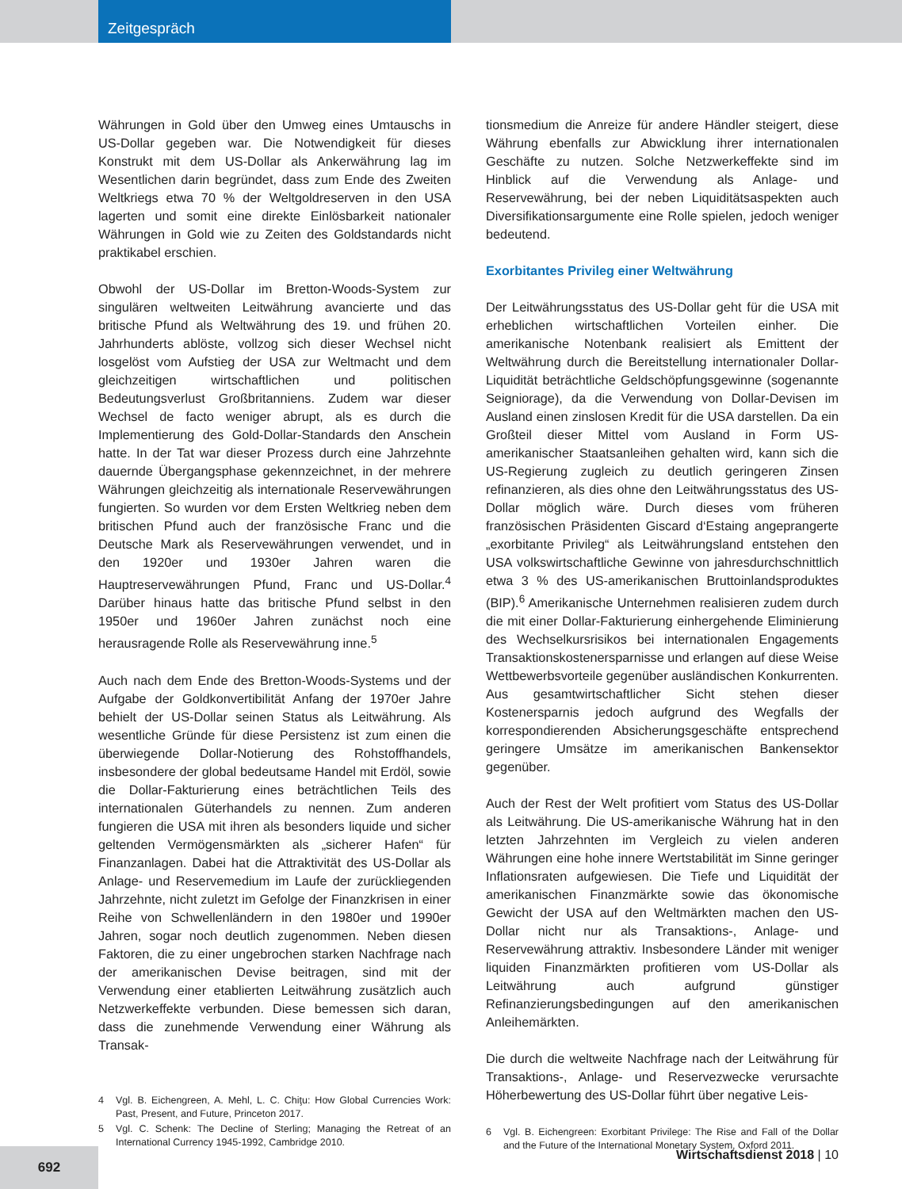Zeitgespräch
Währungen in Gold über den Umweg eines Umtauschs in US-Dollar gegeben war. Die Notwendigkeit für dieses Konstrukt mit dem US-Dollar als Ankerwährung lag im Wesentlichen darin begründet, dass zum Ende des Zweiten Weltkriegs etwa 70 % der Weltgoldreserven in den USA lagerten und somit eine direkte Einlösbarkeit nationaler Währungen in Gold wie zu Zeiten des Goldstandards nicht praktikabel erschien.
Obwohl der US-Dollar im Bretton-Woods-System zur singulären weltweiten Leitwährung avancierte und das britische Pfund als Weltwährung des 19. und frühen 20. Jahrhunderts ablöste, vollzog sich dieser Wechsel nicht losgelöst vom Aufstieg der USA zur Weltmacht und dem gleichzeitigen wirtschaftlichen und politischen Bedeutungsverlust Großbritanniens. Zudem war dieser Wechsel de facto weniger abrupt, als es durch die Implementierung des Gold-Dollar-Standards den Anschein hatte. In der Tat war dieser Prozess durch eine Jahrzehnte dauernde Übergangsphase gekennzeichnet, in der mehrere Währungen gleichzeitig als internationale Reservewährungen fungierten. So wurden vor dem Ersten Weltkrieg neben dem britischen Pfund auch der französische Franc und die Deutsche Mark als Reservewährungen verwendet, und in den 1920er und 1930er Jahren waren die Hauptreservewährungen Pfund, Franc und US-Dollar.<sup>4</sup> Darüber hinaus hatte das britische Pfund selbst in den 1950er und 1960er Jahren zunächst noch eine herausragende Rolle als Reservewährung inne.<sup>5</sup>
Auch nach dem Ende des Bretton-Woods-Systems und der Aufgabe der Goldkonvertibilität Anfang der 1970er Jahre behielt der US-Dollar seinen Status als Leitwährung. Als wesentliche Gründe für diese Persistenz ist zum einen die überwiegende Dollar-Notierung des Rohstoffhandels, insbesondere der global bedeutsame Handel mit Erdöl, sowie die Dollar-Fakturierung eines beträchtlichen Teils des internationalen Güterhandels zu nennen. Zum anderen fungieren die USA mit ihren als besonders liquide und sicher geltenden Vermögensmärkten als „sicherer Hafen“ für Finanzanlagen. Dabei hat die Attraktivität des US-Dollar als Anlage- und Reservemedium im Laufe der zurückliegenden Jahrzehnte, nicht zuletzt im Gefolge der Finanzkrisen in einer Reihe von Schwellenländern in den 1980er und 1990er Jahren, sogar noch deutlich zugenommen. Neben diesen Faktoren, die zu einer ungebrochen starken Nachfrage nach der amerikanischen Devise beitragen, sind mit der Verwendung einer etablierten Leitwährung zusätzlich auch Netzwerkeffekte verbunden. Diese bemessen sich daran, dass die zunehmende Verwendung einer Währung als Transak-
4 Vgl. B. Eichengreen, A. Mehl, L. C. Chiţu: How Global Currencies Work: Past, Present, and Future, Princeton 2017.
5 Vgl. C. Schenk: The Decline of Sterling; Managing the Retreat of an International Currency 1945-1992, Cambridge 2010.
tionsmedium die Anreize für andere Händler steigert, diese Währung ebenfalls zur Abwicklung ihrer internationalen Geschäfte zu nutzen. Solche Netzwerkeffekte sind im Hinblick auf die Verwendung als Anlage- und Reservewährung, bei der neben Liquiditätsaspekten auch Diversifikationsargumente eine Rolle spielen, jedoch weniger bedeutend.
Exorbitantes Privileg einer Weltwährung
Der Leitwährungsstatus des US-Dollar geht für die USA mit erheblichen wirtschaftlichen Vorteilen einher. Die amerikanische Notenbank realisiert als Emittent der Weltwährung durch die Bereitstellung internationaler Dollar-Liquidität beträchtliche Geldschöpfungsgewinne (sogenannte Seigniorage), da die Verwendung von Dollar-Devisen im Ausland einen zinslosen Kredit für die USA darstellen. Da ein Großteil dieser Mittel vom Ausland in Form US-amerikanischer Staatsanleihen gehalten wird, kann sich die US-Regierung zugleich zu deutlich geringeren Zinsen refinanzieren, als dies ohne den Leitwährungsstatus des US-Dollar möglich wäre. Durch dieses vom früheren französischen Präsidenten Giscard d‘Estaing angeprangerte „exorbitante Privileg“ als Leitwährungsland entstehen den USA volkswirtschaftliche Gewinne von jahresdurchschnittlich etwa 3 % des US-amerikanischen Bruttoinlandsproduktes (BIP).<sup>6</sup> Amerikanische Unternehmen realisieren zudem durch die mit einer Dollar-Fakturierung einhergehende Eliminierung des Wechselkursrisikos bei internationalen Engagements Transaktionskostenersparnisse und erlangen auf diese Weise Wettbewerbsvorteile gegenüber ausländischen Konkurrenten. Aus gesamtwirtschaftlicher Sicht stehen dieser Kostenersparnis jedoch aufgrund des Wegfalls der korrespondierenden Absicherungsgeschäfte entsprechend geringere Umsätze im amerikanischen Bankensektor gegenüber.
Auch der Rest der Welt profitiert vom Status des US-Dollar als Leitwährung. Die US-amerikanische Währung hat in den letzten Jahrzehnten im Vergleich zu vielen anderen Währungen eine hohe innere Wertstabilität im Sinne geringer Inflationsraten aufgewiesen. Die Tiefe und Liquidität der amerikanischen Finanzmärkte sowie das ökonomische Gewicht der USA auf den Weltmärkten machen den US-Dollar nicht nur als Transaktions-, Anlage- und Reservewährung attraktiv. Insbesondere Länder mit weniger liquiden Finanzmärkten profitieren vom US-Dollar als Leitwährung auch aufgrund günstiger Refinanzierungsbedingungen auf den amerikanischen Anleihemärkten.
Die durch die weltweite Nachfrage nach der Leitwährung für Transaktions-, Anlage- und Reservezwecke verursachte Höherbewertung des US-Dollar führt über negative Leis-
6 Vgl. B. Eichengreen: Exorbitant Privilege: The Rise and Fall of the Dollar and the Future of the International Monetary System, Oxford 2011.
Wirtschaftsdienst 2018 | 10 692